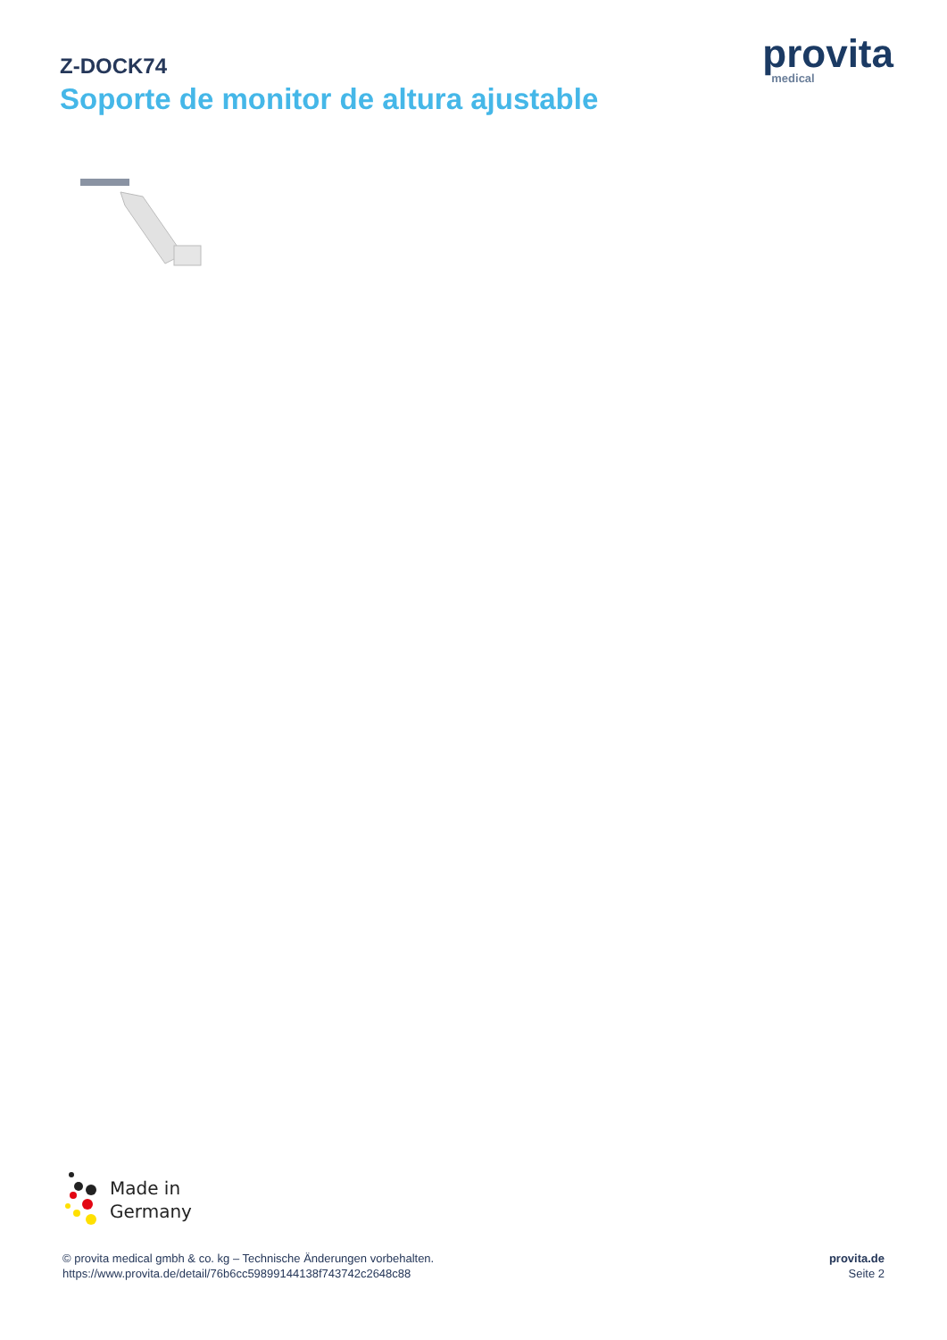Z-DOCK74
Soporte de monitor de altura ajustable
provita
medical
Made in
Germany
© provita medical gmbh & co. kg – Technische Änderungen vorbehalten.
https://www.provita.de/detail/76b6cc59899144138f743742c2648c88
provita.de
Seite 2